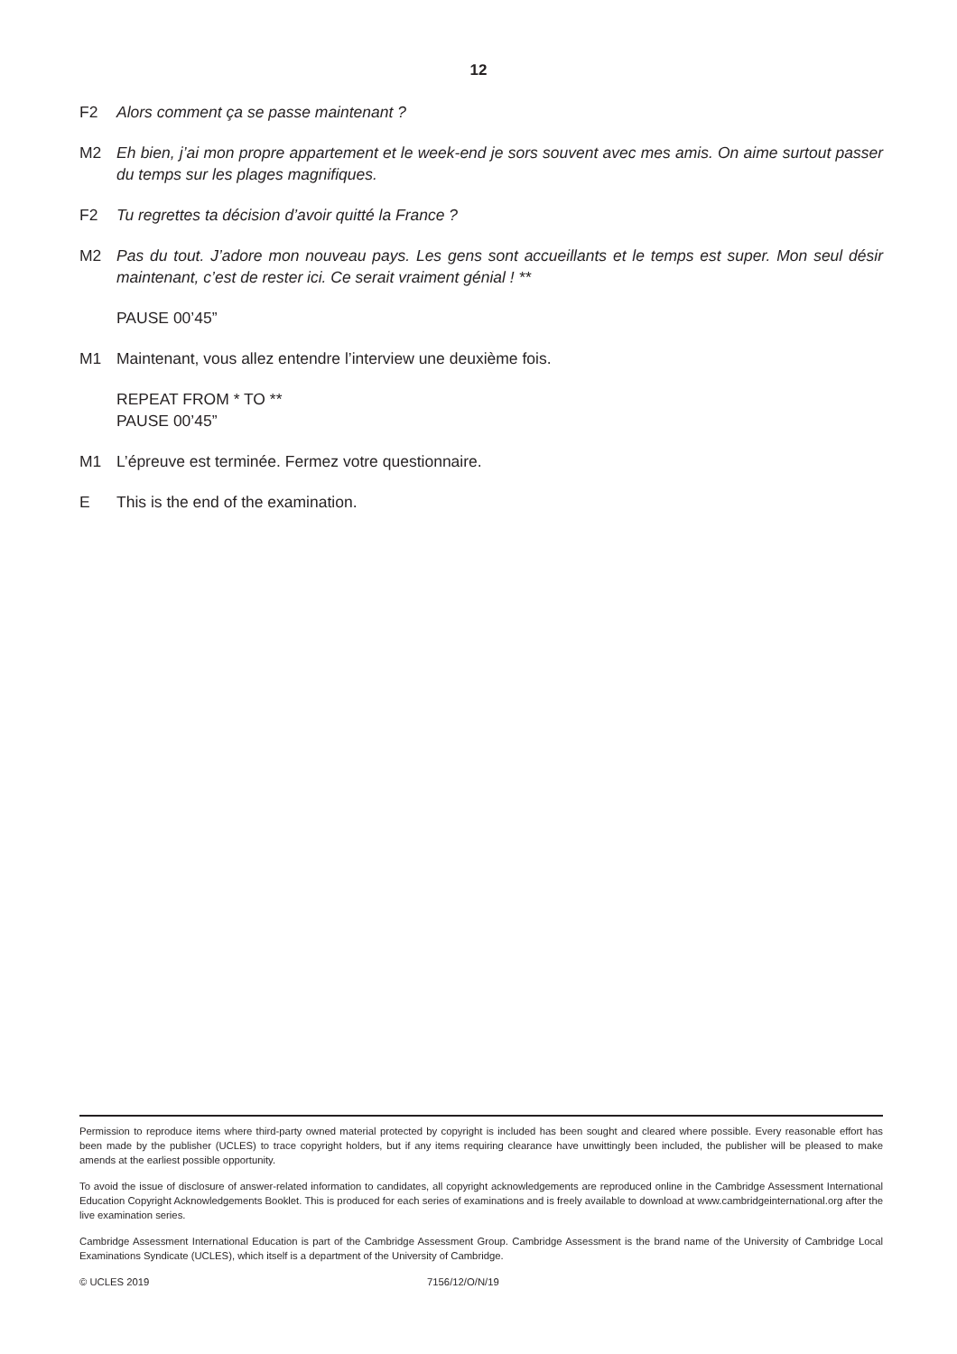12
F2 Alors comment ça se passe maintenant ?
M2 Eh bien, j’ai mon propre appartement et le week-end je sors souvent avec mes amis. On aime surtout passer du temps sur les plages magnifiques.
F2 Tu regrettes ta décision d’avoir quitté la France ?
M2 Pas du tout. J’adore mon nouveau pays. Les gens sont accueillants et le temps est super. Mon seul désir maintenant, c’est de rester ici. Ce serait vraiment génial ! **
PAUSE 00’45”
M1 Maintenant, vous allez entendre l’interview une deuxième fois.
REPEAT FROM * TO **
PAUSE 00’45”
M1 L’épreuve est terminée. Fermez votre questionnaire.
E This is the end of the examination.
Permission to reproduce items where third-party owned material protected by copyright is included has been sought and cleared where possible. Every reasonable effort has been made by the publisher (UCLES) to trace copyright holders, but if any items requiring clearance have unwittingly been included, the publisher will be pleased to make amends at the earliest possible opportunity.
To avoid the issue of disclosure of answer-related information to candidates, all copyright acknowledgements are reproduced online in the Cambridge Assessment International Education Copyright Acknowledgements Booklet. This is produced for each series of examinations and is freely available to download at www.cambridgeinternational.org after the live examination series.
Cambridge Assessment International Education is part of the Cambridge Assessment Group. Cambridge Assessment is the brand name of the University of Cambridge Local Examinations Syndicate (UCLES), which itself is a department of the University of Cambridge.
© UCLES 2019 7156/12/O/N/19